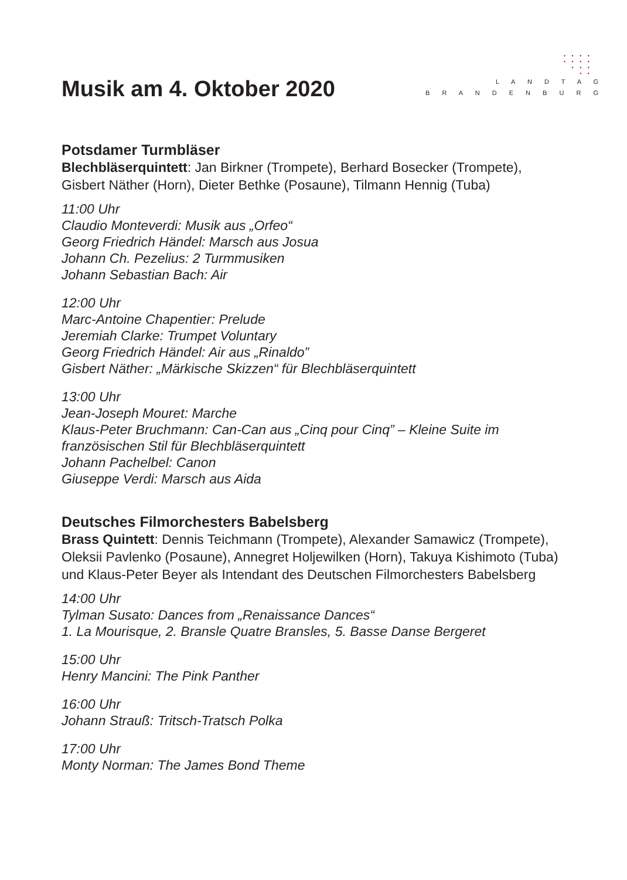Musik am 4. Oktober 2020
• • • •
• • • •
• • •
• •
L A N D T A G
B R A N D E N B U R G
Potsdamer Turmbläser
Blechbläserquintett: Jan Birkner (Trompete), Berhard Bosecker (Trompete), Gisbert Näther (Horn), Dieter Bethke (Posaune), Tilmann Hennig (Tuba)
11:00 Uhr
Claudio Monteverdi: Musik aus „Orfeo“
Georg Friedrich Händel: Marsch aus Josua
Johann Ch. Pezelius: 2 Turmmusiken
Johann Sebastian Bach: Air
12:00 Uhr
Marc-Antoine Chapentier: Prelude
Jeremiah Clarke: Trumpet Voluntary
Georg Friedrich Händel: Air aus „Rinaldo”
Gisbert Näther: „Märkische Skizzen“ für Blechbläserquintett
13:00 Uhr
Jean-Joseph Mouret: Marche
Klaus-Peter Bruchmann: Can-Can aus „Cinq pour Cinq” – Kleine Suite im französischen Stil für Blechbläserquintett
Johann Pachelbel: Canon
Giuseppe Verdi: Marsch aus Aida
Deutsches Filmorchesters Babelsberg
Brass Quintett: Dennis Teichmann (Trompete), Alexander Samawicz (Trompete), Oleksii Pavlenko (Posaune), Annegret Holjewilken (Horn), Takuya Kishimoto (Tuba) und Klaus-Peter Beyer als Intendant des Deutschen Filmorchesters Babelsberg
14:00 Uhr
Tylman Susato: Dances from „Renaissance Dances“
1. La Mourisque, 2. Bransle Quatre Bransles, 5. Basse Danse Bergeret
15:00 Uhr
Henry Mancini: The Pink Panther
16:00 Uhr
Johann Strauß: Tritsch-Tratsch Polka
17:00 Uhr
Monty Norman: The James Bond Theme